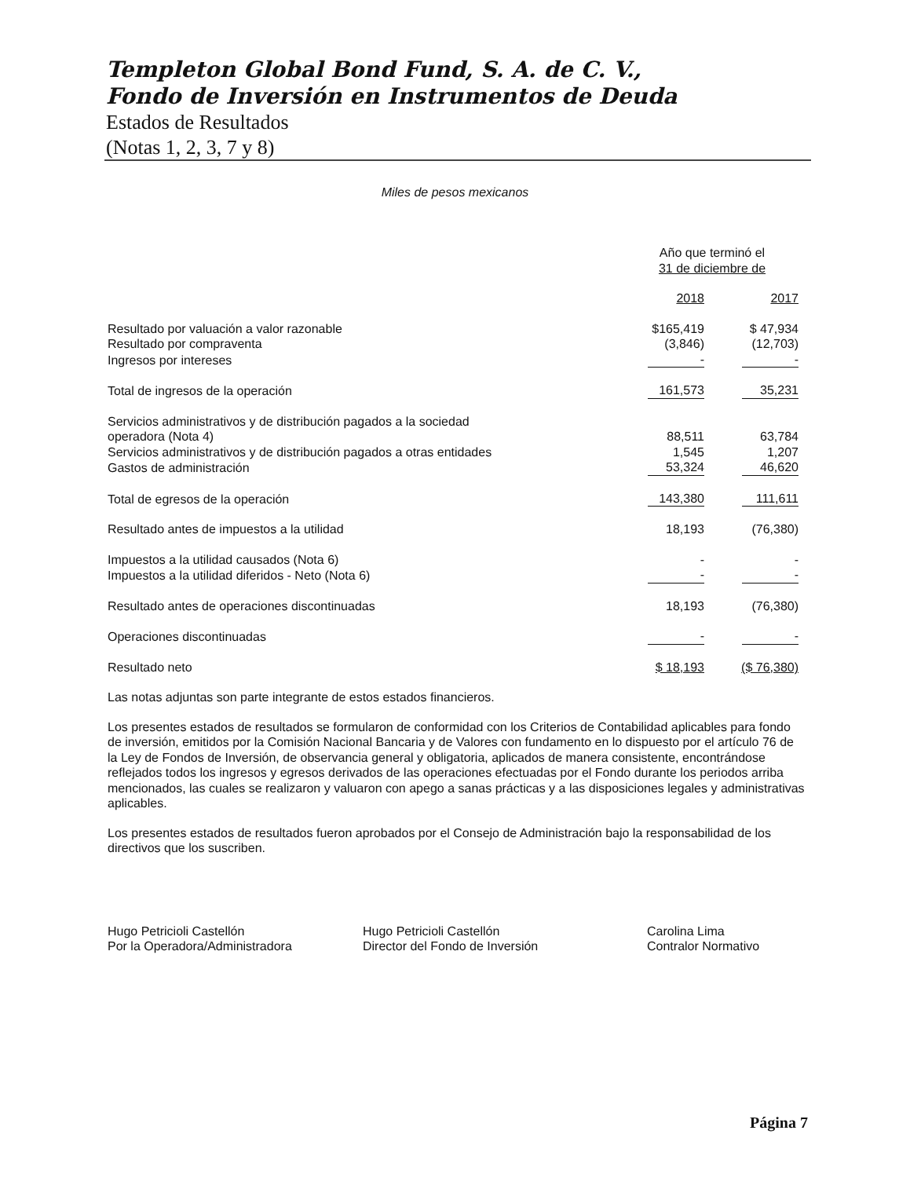Templeton Global Bond Fund, S. A. de C. V.,
Fondo de Inversión en Instrumentos de Deuda
Estados de Resultados
(Notas 1, 2, 3, 7 y 8)
Miles de pesos mexicanos
| | Año que terminó el 31 de diciembre de | |
| | 2018 | 2017 |
| Resultado por valuación a valor razonable | $165,419 | $ 47,934 |
| Resultado por compraventa | (3,846) | (12,703) |
| Ingresos por intereses | - | - |
| Total de ingresos de la operación | 161,573 | 35,231 |
| Servicios administrativos y de distribución pagados a la sociedad operadora (Nota 4) | 88,511 | 63,784 |
| Servicios administrativos y de distribución pagados a otras entidades | 1,545 | 1,207 |
| Gastos de administración | 53,324 | 46,620 |
| Total de egresos de la operación | 143,380 | 111,611 |
| Resultado antes de impuestos a la utilidad | 18,193 | (76,380) |
| Impuestos a la utilidad causados (Nota 6) | - | - |
| Impuestos a la utilidad diferidos - Neto (Nota 6) | - | - |
| Resultado antes de operaciones discontinuadas | 18,193 | (76,380) |
| Operaciones discontinuadas | - | - |
| Resultado neto | $ 18,193 | ($ 76,380) |
Las notas adjuntas son parte integrante de estos estados financieros.
Los presentes estados de resultados se formularon de conformidad con los Criterios de Contabilidad aplicables para fondo de inversión, emitidos por la Comisión Nacional Bancaria y de Valores con fundamento en lo dispuesto por el artículo 76 de la Ley de Fondos de Inversión, de observancia general y obligatoria, aplicados de manera consistente, encontrándose reflejados todos los ingresos y egresos derivados de las operaciones efectuadas por el Fondo durante los periodos arriba mencionados, las cuales se realizaron y valuaron con apego a sanas prácticas y a las disposiciones legales y administrativas aplicables.
Los presentes estados de resultados fueron aprobados por el Consejo de Administración bajo la responsabilidad de los directivos que los suscriben.
Hugo Petricioli Castellón
Por la Operadora/Administradora
Hugo Petricioli Castellón
Director del Fondo de Inversión
Carolina Lima
Contralor Normativo
Página 7